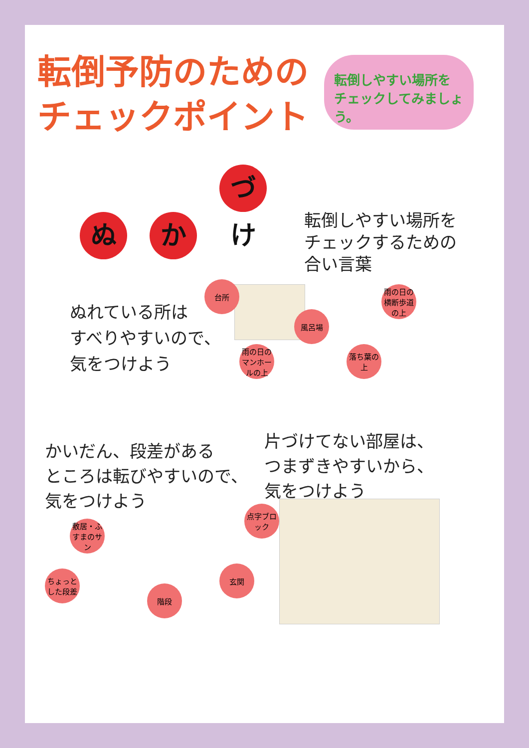転倒予防のための
チェックポイント
転倒しやすい場所を
チェックしてみましょう。
ぬ か づけ
転倒しやすい場所を
チェックするための
合い言葉
ぬれている所は
すべりやすいので、
気をつけよう
台所
風呂場
雨の日の横断歩道の上
雨の日のマンホールの上
落ち葉の上
かいだん、段差がある
ところは転びやすいので、
気をつけよう
片づけてない部屋は、
つまずきやすいから、
気をつけよう
敷居・ふすまのサン
点字ブロック
ちょっとした段差
階段
玄関